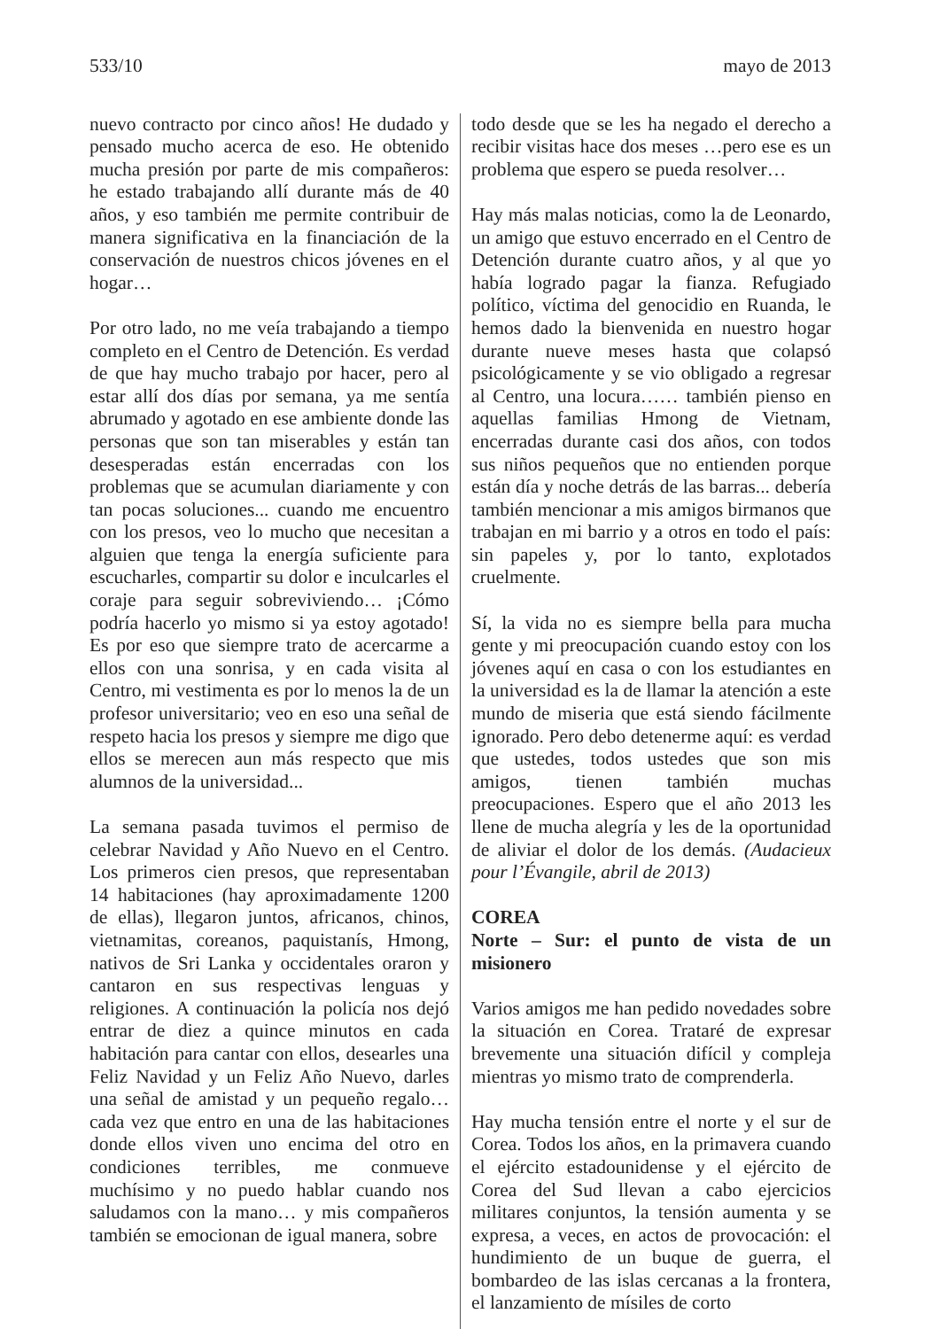533/10 mayo de 2013
nuevo contracto por cinco años! He dudado y pensado mucho acerca de eso. He obtenido mucha presión por parte de mis compañeros: he estado trabajando allí durante más de 40 años, y eso también me permite contribuir de manera significativa en la financiación de la conservación de nuestros chicos jóvenes en el hogar…
Por otro lado, no me veía trabajando a tiempo completo en el Centro de Detención. Es verdad de que hay mucho trabajo por hacer, pero al estar allí dos días por semana, ya me sentía abrumado y agotado en ese ambiente donde las personas que son tan miserables y están tan desesperadas están encerradas con los problemas que se acumulan diariamente y con tan pocas soluciones... cuando me encuentro con los presos, veo lo mucho que necesitan a alguien que tenga la energía suficiente para escucharles, compartir su dolor e inculcarles el coraje para seguir sobreviviendo… ¡Cómo podría hacerlo yo mismo si ya estoy agotado! Es por eso que siempre trato de acercarme a ellos con una sonrisa, y en cada visita al Centro, mi vestimenta es por lo menos la de un profesor universitario; veo en eso una señal de respeto hacia los presos y siempre me digo que ellos se merecen aun más respecto que mis alumnos de la universidad...
La semana pasada tuvimos el permiso de celebrar Navidad y Año Nuevo en el Centro. Los primeros cien presos, que representaban 14 habitaciones (hay aproximadamente 1200 de ellas), llegaron juntos, africanos, chinos, vietnamitas, coreanos, paquistanís, Hmong, nativos de Sri Lanka y occidentales oraron y cantaron en sus respectivas lenguas y religiones. A continuación la policía nos dejó entrar de diez a quince minutos en cada habitación para cantar con ellos, desearles una Feliz Navidad y un Feliz Año Nuevo, darles una señal de amistad y un pequeño regalo…cada vez que entro en una de las habitaciones donde ellos viven uno encima del otro en condiciones terribles, me conmueve muchísimo y no puedo hablar cuando nos saludamos con la mano… y mis compañeros también se emocionan de igual manera, sobre
todo desde que se les ha negado el derecho a recibir visitas hace dos meses …pero ese es un problema que espero se pueda resolver…
Hay más malas noticias, como la de Leonardo, un amigo que estuvo encerrado en el Centro de Detención durante cuatro años, y al que yo había logrado pagar la fianza. Refugiado político, víctima del genocidio en Ruanda, le hemos dado la bienvenida en nuestro hogar durante nueve meses hasta que colapsó psicológicamente y se vio obligado a regresar al Centro, una locura…… también pienso en aquellas familias Hmong de Vietnam, encerradas durante casi dos años, con todos sus niños pequeños que no entienden porque están día y noche detrás de las barras... debería también mencionar a mis amigos birmanos que trabajan en mi barrio y a otros en todo el país: sin papeles y, por lo tanto, explotados cruelmente.
Sí, la vida no es siempre bella para mucha gente y mi preocupación cuando estoy con los jóvenes aquí en casa o con los estudiantes en la universidad es la de llamar la atención a este mundo de miseria que está siendo fácilmente ignorado. Pero debo detenerme aquí: es verdad que ustedes, todos ustedes que son mis amigos, tienen también muchas preocupaciones. Espero que el año 2013 les llene de mucha alegría y les de la oportunidad de aliviar el dolor de los demás. (Audacieux pour l’Évangile, abril de 2013)
COREA
Norte – Sur: el punto de vista de un misionero
Varios amigos me han pedido novedades sobre la situación en Corea. Trataré de expresar brevemente una situación difícil y compleja mientras yo mismo trato de comprenderla.
Hay mucha tensión entre el norte y el sur de Corea. Todos los años, en la primavera cuando el ejército estadounidense y el ejército de Corea del Sud llevan a cabo ejercicios militares conjuntos, la tensión aumenta y se expresa, a veces, en actos de provocación: el hundimiento de un buque de guerra, el bombardeo de las islas cercanas a la frontera, el lanzamiento de mísiles de corto